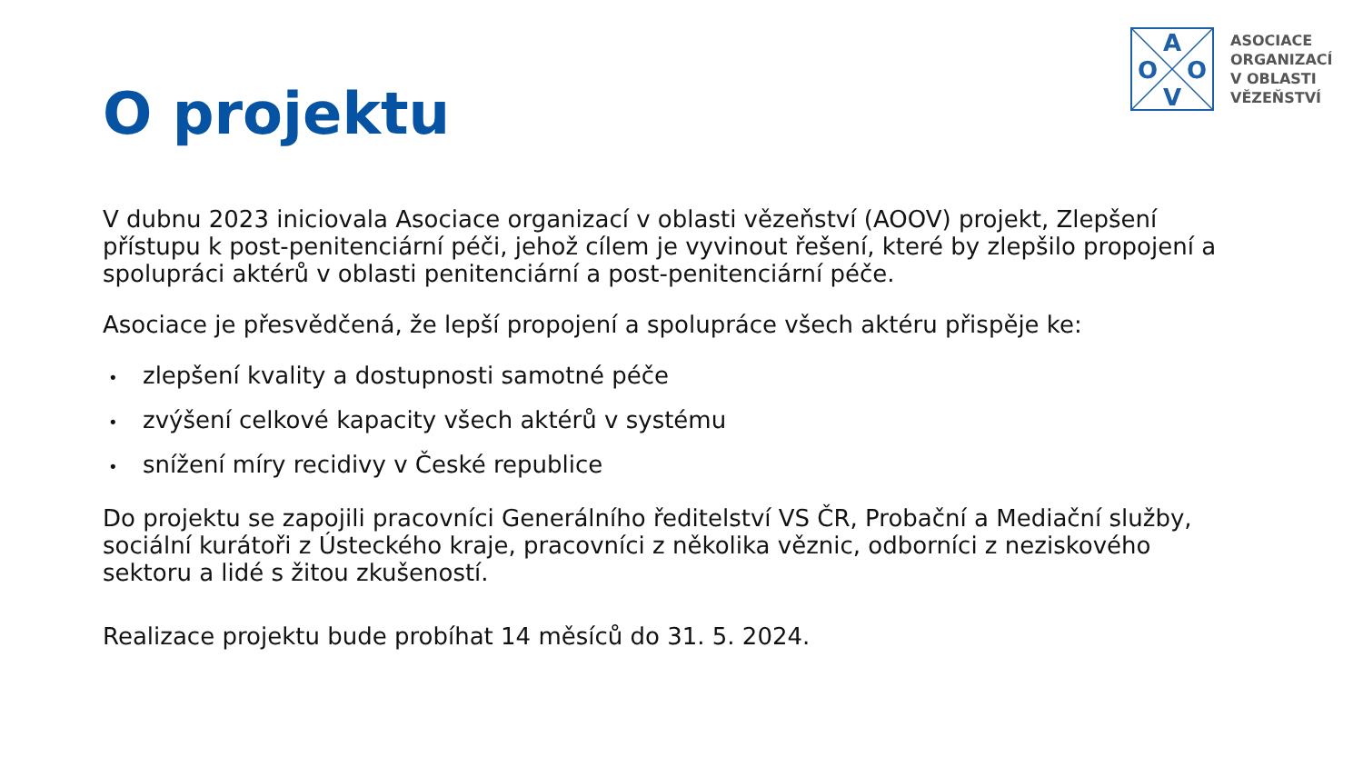A
O
O
V
ASOCIACE
ORGANIZACÍ
V OBLASTI
VĚZEŇSTVÍ
O projektu
V dubnu 2023 iniciovala Asociace organizací v oblasti vězeňství (AOOV) projekt, Zlepšení přístupu k post-penitenciární péči, jehož cílem je vyvinout řešení, které by zlepšilo propojení a spolupráci aktérů v oblasti penitenciární a post-penitenciární péče.
Asociace je přesvědčená, že lepší propojení a spolupráce všech aktéru přispěje ke:
• zlepšení kvality a dostupnosti samotné péče
• zvýšení celkové kapacity všech aktérů v systému
• snížení míry recidivy v České republice
Do projektu se zapojili pracovníci Generálního ředitelství VS ČR, Probační a Mediační služby, sociální kurátoři z Ústeckého kraje, pracovníci z několika věznic, odborníci z neziskového sektoru a lidé s žitou zkušeností.
Realizace projektu bude probíhat 14 měsíců do 31. 5. 2024.